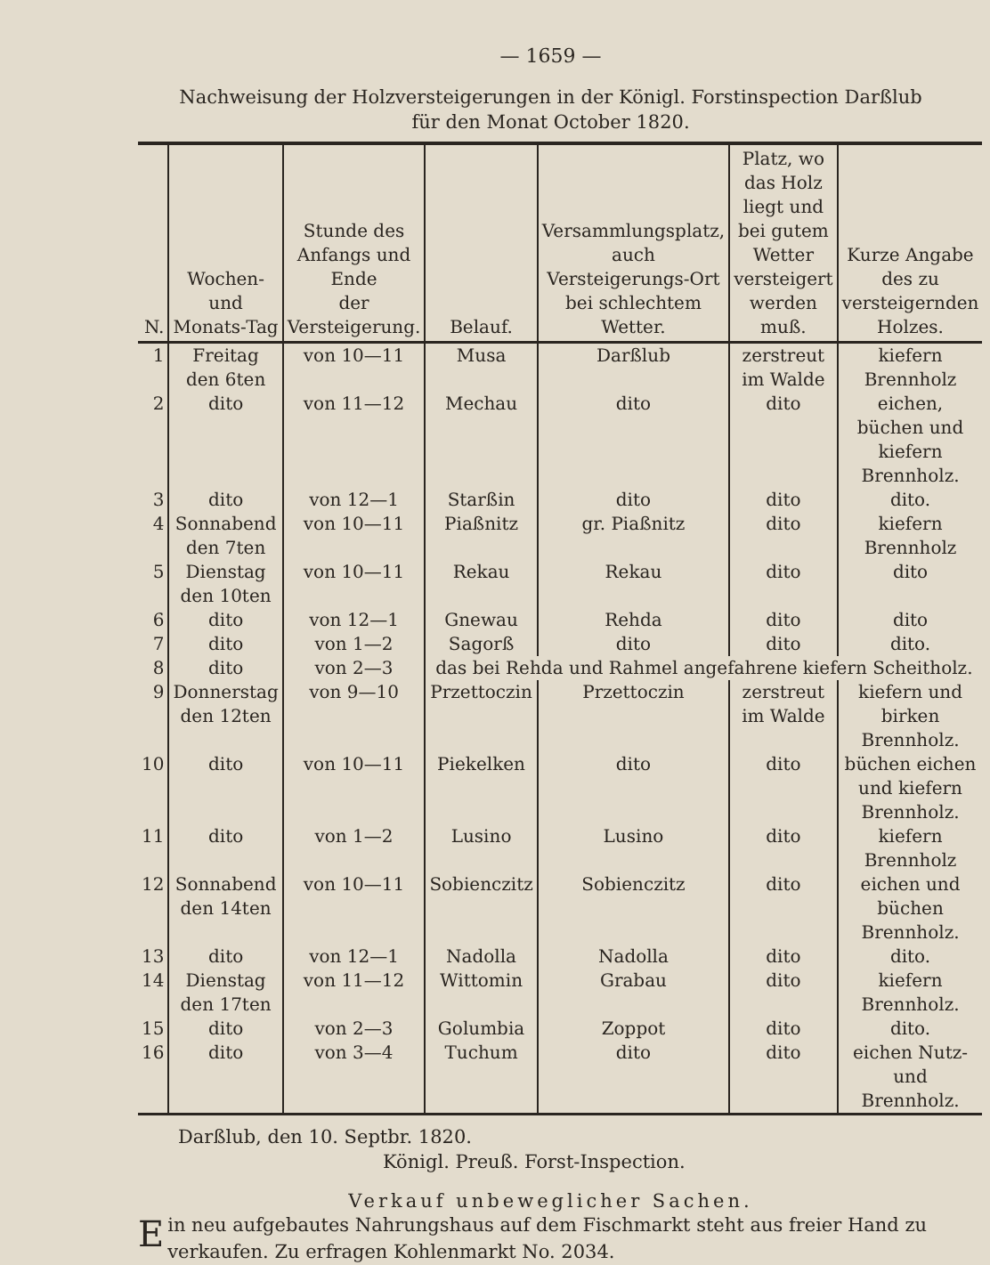— 1659 —
Nachweisung der Holzversteigerungen in der Königl. Forstinspection Darßlub
für den Monat October 1820.
| N. | Wochen- und Monats-Tag | Stunde des Anfangs und Ende der Versteigerung. | Belauf. | Versammlungsplatz, auch Versteigerungs-Ort bei schlechtem Wetter. | Platz, wo das Holz liegt und bei gutem Wetter versteigert werden muß. | Kurze Angabe des zu versteigernden Holzes. |
| --- | --- | --- | --- | --- | --- | --- |
| 1 | Freitag den 6ten | von 10—11 | Musa | Darßlub | zerstreut im Walde | kiefern Brennholz |
| 2 | dito | von 11—12 | Mechau | dito | dito | eichen, büchen und kiefern Brennholz. |
| 3 | dito | von 12—1 | Starßin | dito | dito | dito. |
| 4 | Sonnabend den 7ten | von 10—11 | Piaßnitz | gr. Piaßnitz | dito | kiefern Brennholz |
| 5 | Dienstag den 10ten | von 10—11 | Rekau | Rekau | dito | dito |
| 6 | dito | von 12—1 | Gnewau | Rehda | dito | dito |
| 7 | dito | von 1—2 | Sagorß | dito | dito | dito. |
| 8 | dito | von 2—3 | das bei Rehda und Rahmel angefahrene kiefern Scheitholz. | | | |
| 9 | Donnerstag den 12ten | von 9—10 | Przettoczin | Przettoczin | zerstreut im Walde | kiefern und birken Brennholz. |
| 10 | dito | von 10—11 | Piekelken | dito | dito | büchen eichen und kiefern Brennholz. |
| 11 | dito | von 1—2 | Lusino | Lusino | dito | kiefern Brennholz |
| 12 | Sonnabend den 14ten | von 10—11 | Sobienczitz | Sobienczitz | dito | eichen und büchen Brennholz. |
| 13 | dito | von 12—1 | Nadolla | Nadolla | dito | dito. |
| 14 | Dienstag den 17ten | von 11—12 | Wittomin | Grabau | dito | kiefern Brennholz. |
| 15 | dito | von 2—3 | Golumbia | Zoppot | dito | dito. |
| 16 | dito | von 3—4 | Tuchum | dito | dito | eichen Nutz- und Brennholz. |
Darßlub, den 10. Septbr. 1820.
Königl. Preuß. Forst-Inspection.
Verkauf unbeweglicher Sachen.
Ein neu aufgebautes Nahrungshaus auf dem Fischmarkt steht aus freier Hand zu verkaufen. Zu erfragen Kohlenmarkt No. 2034.